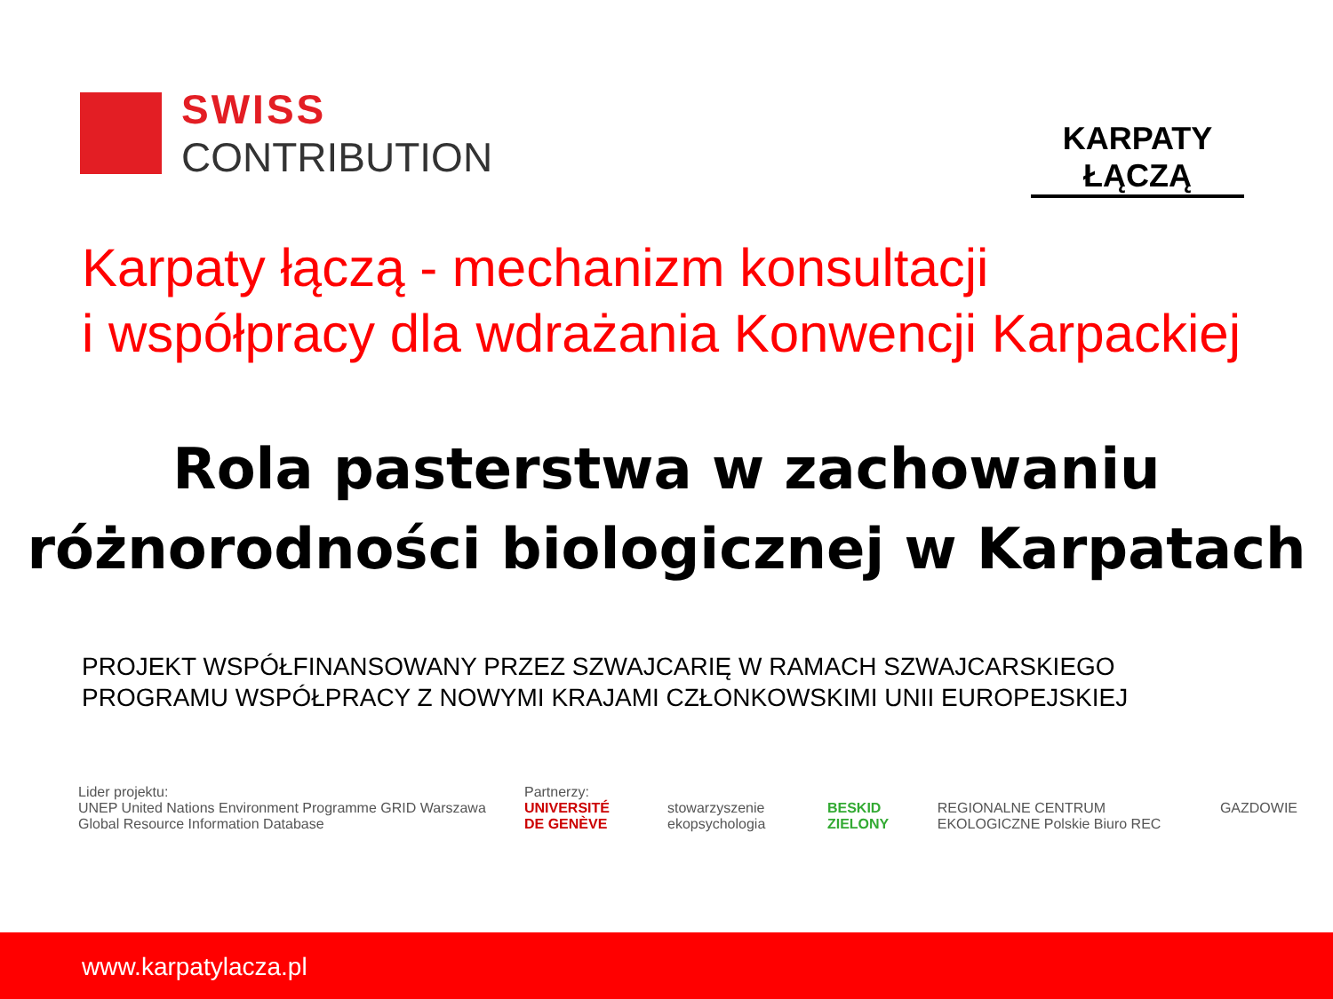SWISS
CONTRIBUTION
KARPATY ŁĄCZĄ
Karpaty łączą - mechanizm konsultacji
i współpracy dla wdrażania Konwencji Karpackiej
Rola pasterstwa w zachowaniu
różnorodności biologicznej w Karpatach
PROJEKT WSPÓŁFINANSOWANY PRZEZ SZWAJCARIĘ W RAMACH SZWAJCARSKIEGO
PROGRAMU WSPÓŁPRACY Z NOWYMI KRAJAMI CZŁONKOWSKIMI UNII EUROPEJSKIEJ
Lider projektu:
UNEP United Nations Environment Programme GRID Warszawa Global Resource Information Database
Partnerzy:
UNIVERSITÉ DE GENÈVE
stowarzyszenie ekopsychologia
BESKID ZIELONY
REGIONALNE CENTRUM EKOLOGICZNE Polskie Biuro REC
GAZDOWIE
www.karpatylacza.pl